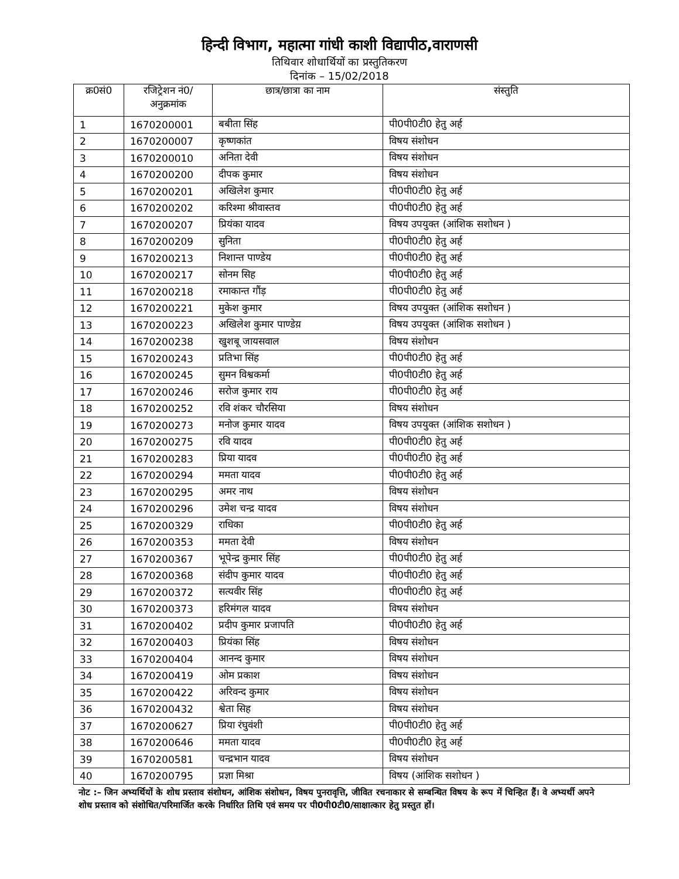हिन्दी विभाग, महात्मा गांधी काशी विद्यापीठ,वाराणसी
तिथिवार शोधार्थियों का प्रस्तुतिकरण
दिनांक – 15/02/2018
| क्र0सं0 | रजिट्रेशन नं0/ अनुक्रमांक | छात्र/छात्रा का नाम | संस्तुति |
| --- | --- | --- | --- |
| 1 | 1670200001 | बबीता सिंह | पी0पी0टी0 हेतु अर्ह |
| 2 | 1670200007 | कृष्णकांत | विषय संशोधन |
| 3 | 1670200010 | अनिता देवी | विषय संशोधन |
| 4 | 1670200200 | दीपक कुमार | विषय संशोधन |
| 5 | 1670200201 | अखिलेश कुमार | पी0पी0टी0 हेतु अर्ह |
| 6 | 1670200202 | करिश्मा श्रीवास्तव | पी0पी0टी0 हेतु अर्ह |
| 7 | 1670200207 | प्रियंका यादव | विषय उपयुक्त (आंशिक सशोधन ) |
| 8 | 1670200209 | सुनिता | पी0पी0टी0 हेतु अर्ह |
| 9 | 1670200213 | निशान्त पाण्डेय | पी0पी0टी0 हेतु अर्ह |
| 10 | 1670200217 | सोनम सिह | पी0पी0टी0 हेतु अर्ह |
| 11 | 1670200218 | रमाकान्त गौंड़ | पी0पी0टी0 हेतु अर्ह |
| 12 | 1670200221 | मुकेश कुमार | विषय उपयुक्त (आंशिक सशोधन ) |
| 13 | 1670200223 | अखिलेश कुमार पाण्डेय़ | विषय उपयुक्त (आंशिक सशोधन ) |
| 14 | 1670200238 | खुशबू जायसवाल | विषय संशोधन |
| 15 | 1670200243 | प्रतिभा सिंह | पी0पी0टी0 हेतु अर्ह |
| 16 | 1670200245 | सुमन विश्वकर्मा | पी0पी0टी0 हेतु अर्ह |
| 17 | 1670200246 | सरोज कुमार राय | पी0पी0टी0 हेतु अर्ह |
| 18 | 1670200252 | रवि शंकर चौरसिया | विषय संशोधन |
| 19 | 1670200273 | मनोज कुमार यादव | विषय उपयुक्त (आंशिक सशोधन ) |
| 20 | 1670200275 | रवि यादव | पी0पी0टी0 हेतु अर्ह |
| 21 | 1670200283 | प्रिया यादव | पी0पी0टी0 हेतु अर्ह |
| 22 | 1670200294 | ममता यादव | पी0पी0टी0 हेतु अर्ह |
| 23 | 1670200295 | अमर नाथ | विषय संशोधन |
| 24 | 1670200296 | उमेश चन्द्र यादव | विषय संशोधन |
| 25 | 1670200329 | राधिका | पी0पी0टी0 हेतु अर्ह |
| 26 | 1670200353 | ममता देवी | विषय संशोधन |
| 27 | 1670200367 | भूपेन्द्र कुमार सिंह | पी0पी0टी0 हेतु अर्ह |
| 28 | 1670200368 | संदीप कुमार यादव | पी0पी0टी0 हेतु अर्ह |
| 29 | 1670200372 | सत्यवीर सिंह | पी0पी0टी0 हेतु अर्ह |
| 30 | 1670200373 | हरिमंगल यादव | विषय संशोधन |
| 31 | 1670200402 | प्रदीप कुमार प्रजापति | पी0पी0टी0 हेतु अर्ह |
| 32 | 1670200403 | प्रियंका सिंह | विषय संशोधन |
| 33 | 1670200404 | आनन्द कुमार | विषय संशोधन |
| 34 | 1670200419 | ओम प्रकाश | विषय संशोधन |
| 35 | 1670200422 | अरिवन्द कुमार | विषय संशोधन |
| 36 | 1670200432 | श्वेता सिह | विषय संशोधन |
| 37 | 1670200627 | प्रिया रंघुवंशी | पी0पी0टी0 हेतु अर्ह |
| 38 | 1670200646 | ममता यादव | पी0पी0टी0 हेतु अर्ह |
| 39 | 1670200581 | चन्द्रभान यादव | विषय संशोधन |
| 40 | 1670200795 | प्रज्ञा मिश्रा | विषय (आंशिक सशोधन ) |
नोट :– जिन अभ्यर्थियों के शोध प्रस्ताव संशोधन, आंशिक संशोधन, विषय पुनरावृत्ति, जीवित रचनाकार से सम्बन्धित विषय के रूप में चिन्हित हैं। वे अभ्यर्थी अपने शोध प्रस्ताव को संशोधित/परिमार्जित करके निर्धारित तिथि एवं समय पर पी0पी0टी0/साक्षात्कार हेतु प्रस्तुत हों।